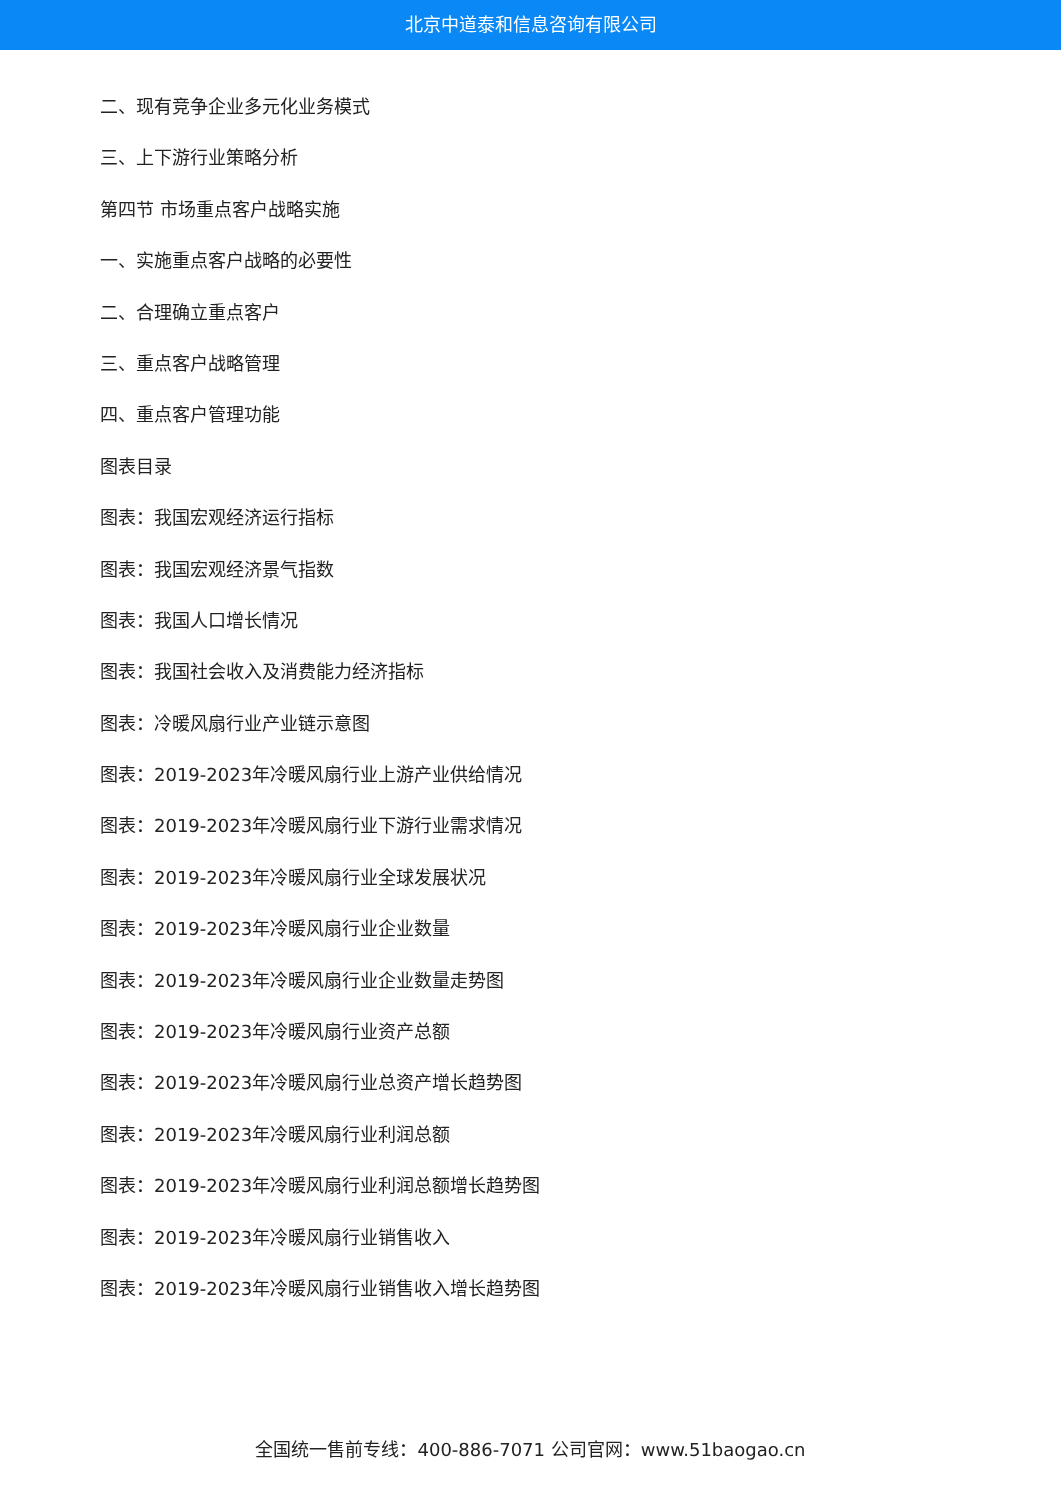北京中道泰和信息咨询有限公司
二、现有竞争企业多元化业务模式
三、上下游行业策略分析
第四节 市场重点客户战略实施
一、实施重点客户战略的必要性
二、合理确立重点客户
三、重点客户战略管理
四、重点客户管理功能
图表目录
图表：我国宏观经济运行指标
图表：我国宏观经济景气指数
图表：我国人口增长情况
图表：我国社会收入及消费能力经济指标
图表：冷暖风扇行业产业链示意图
图表：2019-2023年冷暖风扇行业上游产业供给情况
图表：2019-2023年冷暖风扇行业下游行业需求情况
图表：2019-2023年冷暖风扇行业全球发展状况
图表：2019-2023年冷暖风扇行业企业数量
图表：2019-2023年冷暖风扇行业企业数量走势图
图表：2019-2023年冷暖风扇行业资产总额
图表：2019-2023年冷暖风扇行业总资产增长趋势图
图表：2019-2023年冷暖风扇行业利润总额
图表：2019-2023年冷暖风扇行业利润总额增长趋势图
图表：2019-2023年冷暖风扇行业销售收入
图表：2019-2023年冷暖风扇行业销售收入增长趋势图
全国统一售前专线：400-886-7071 公司官网：www.51baogao.cn